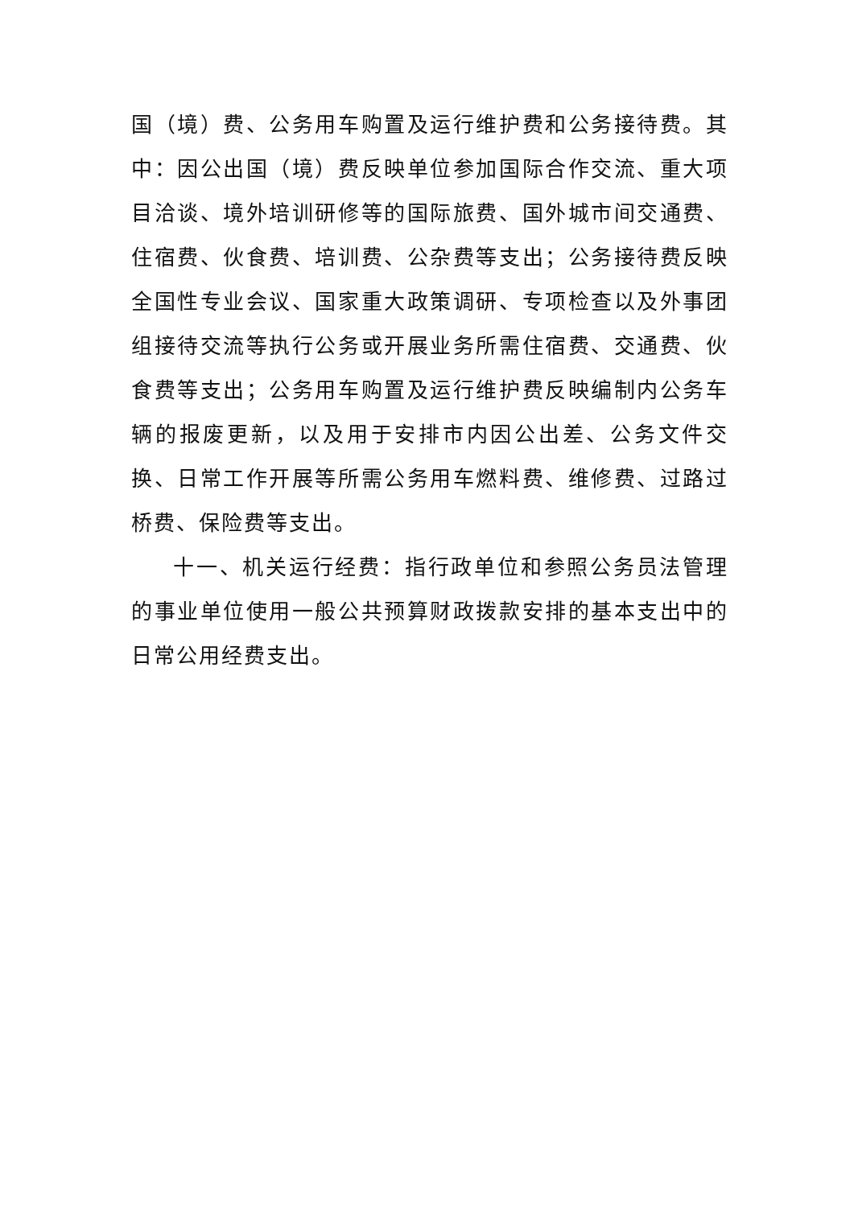国（境）费、公务用车购置及运行维护费和公务接待费。其中：因公出国（境）费反映单位参加国际合作交流、重大项目洽谈、境外培训研修等的国际旅费、国外城市间交通费、住宿费、伙食费、培训费、公杂费等支出；公务接待费反映全国性专业会议、国家重大政策调研、专项检查以及外事团组接待交流等执行公务或开展业务所需住宿费、交通费、伙食费等支出；公务用车购置及运行维护费反映编制内公务车辆的报废更新，以及用于安排市内因公出差、公务文件交换、日常工作开展等所需公务用车燃料费、维修费、过路过桥费、保险费等支出。
十一、机关运行经费：指行政单位和参照公务员法管理的事业单位使用一般公共预算财政拨款安排的基本支出中的日常公用经费支出。